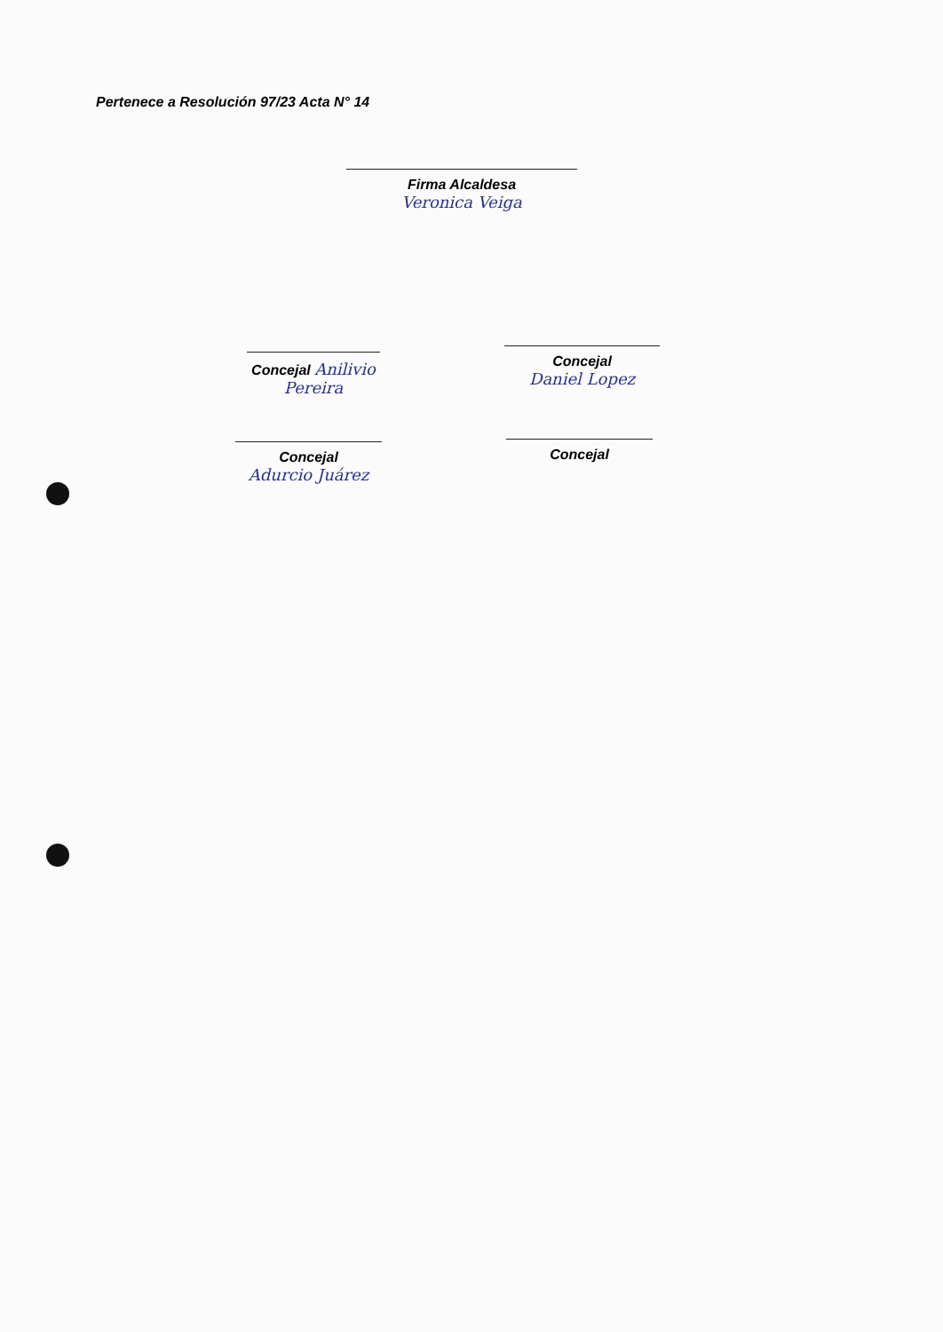Pertenece a Resolución 97/23 Acta N° 14
Firma Alcaldesa
Veronica Veiga
Concejal Anilivio Pereira
Concejal
Daniel Lopez
Concejal
Adurcio Juárez
Concejal